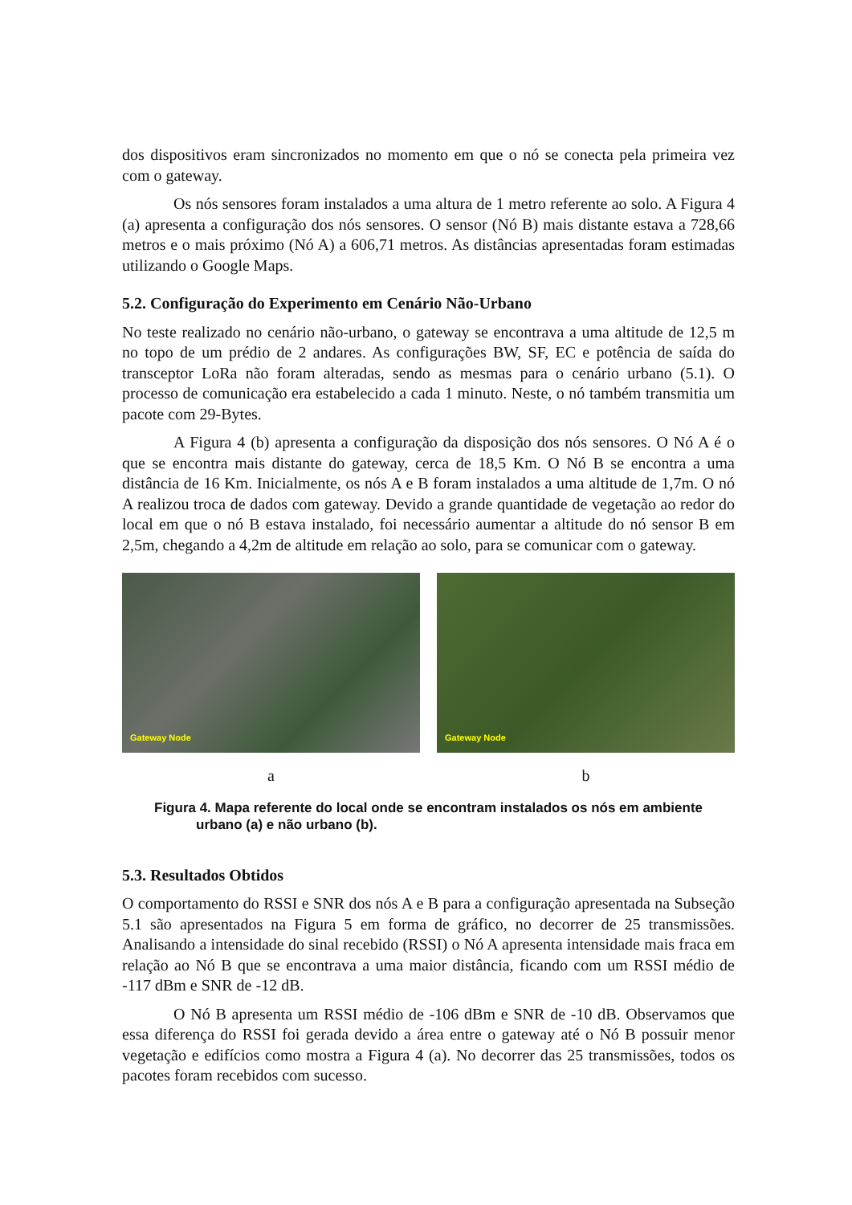dos dispositivos eram sincronizados no momento em que o nó se conecta pela primeira vez com o gateway.
Os nós sensores foram instalados a uma altura de 1 metro referente ao solo. A Figura 4 (a) apresenta a configuração dos nós sensores. O sensor (Nó B) mais distante estava a 728,66 metros e o mais próximo (Nó A) a 606,71 metros. As distâncias apresentadas foram estimadas utilizando o Google Maps.
5.2. Configuração do Experimento em Cenário Não-Urbano
No teste realizado no cenário não-urbano, o gateway se encontrava a uma altitude de 12,5 m no topo de um prédio de 2 andares. As configurações BW, SF, EC e potência de saída do transceptor LoRa não foram alteradas, sendo as mesmas para o cenário urbano (5.1). O processo de comunicação era estabelecido a cada 1 minuto. Neste, o nó também transmitia um pacote com 29-Bytes.
A Figura 4 (b) apresenta a configuração da disposição dos nós sensores. O Nó A é o que se encontra mais distante do gateway, cerca de 18,5 Km. O Nó B se encontra a uma distância de 16 Km. Inicialmente, os nós A e B foram instalados a uma altitude de 1,7m. O nó A realizou troca de dados com gateway. Devido a grande quantidade de vegetação ao redor do local em que o nó B estava instalado, foi necessário aumentar a altitude do nó sensor B em 2,5m, chegando a 4,2m de altitude em relação ao solo, para se comunicar com o gateway.
Gateway Node
a
Gateway Node
b
Figura 4. Mapa referente do local onde se encontram instalados os nós em ambiente urbano (a) e não urbano (b).
5.3. Resultados Obtidos
O comportamento do RSSI e SNR dos nós A e B para a configuração apresentada na Subseção 5.1 são apresentados na Figura 5 em forma de gráfico, no decorrer de 25 transmissões. Analisando a intensidade do sinal recebido (RSSI) o Nó A apresenta intensidade mais fraca em relação ao Nó B que se encontrava a uma maior distância, ficando com um RSSI médio de -117 dBm e SNR de -12 dB.
O Nó B apresenta um RSSI médio de -106 dBm e SNR de -10 dB. Observamos que essa diferença do RSSI foi gerada devido a área entre o gateway até o Nó B possuir menor vegetação e edifícios como mostra a Figura 4 (a). No decorrer das 25 transmissões, todos os pacotes foram recebidos com sucesso.